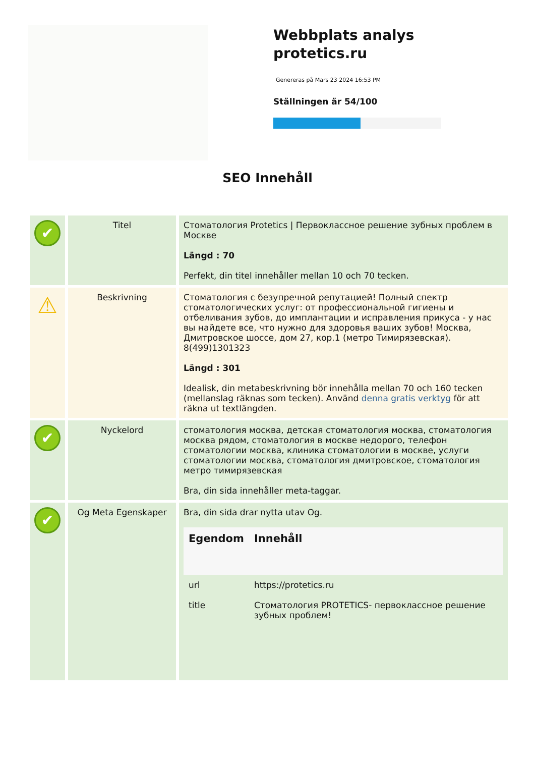Webbplats analys
protetics.ru
Genereras på Mars 23 2024 16:53 PM
Ställningen är 54/100
SEO Innehåll
| ✔ | Titel | Стоматология Protetics / Первоклассное решение зубных проблем в Москве Längd : 70 Perfekt, din titel innehåller mellan 10 och 70 tecken. |
| ⚠ | Beskrivning | Стоматология с безупречной репутацией! Полный спектр стоматологических услуг: от профессиональной гигиены и отбеливания зубов, до имплантации и исправления прикуса - у нас вы найдете все, что нужно для здоровья ваших зубов! Москва, Дмитровское шоссе, дом 27, кор.1 (метро Тимирязевская). 8(499)1301323 Längd : 301 Idealisk, din metabeskrivning bör innehålla mellan 70 och 160 tecken (mellanslag räknas som tecken). Använd denna gratis verktyg för att räkna ut textlängden. |
| ✔ | Nyckelord | стоматология москва, детская стоматология москва, стоматология москва рядом, стоматология в москве недорого, телефон стоматологии москва, клиника стоматологии в москве, услуги стоматологии москва, стоматология дмитровское, стоматология метро тимирязевская Bra, din sida innehåller meta-taggar. |
| ✔ | Og Meta Egenskaper | Bra, din sida drar nytta utav Og. / Egendom / Innehåll / / --- / --- / / url / https://protetics.ru / / title / Стоматология PROTETICS- первоклассное решение зубных проблем! / |